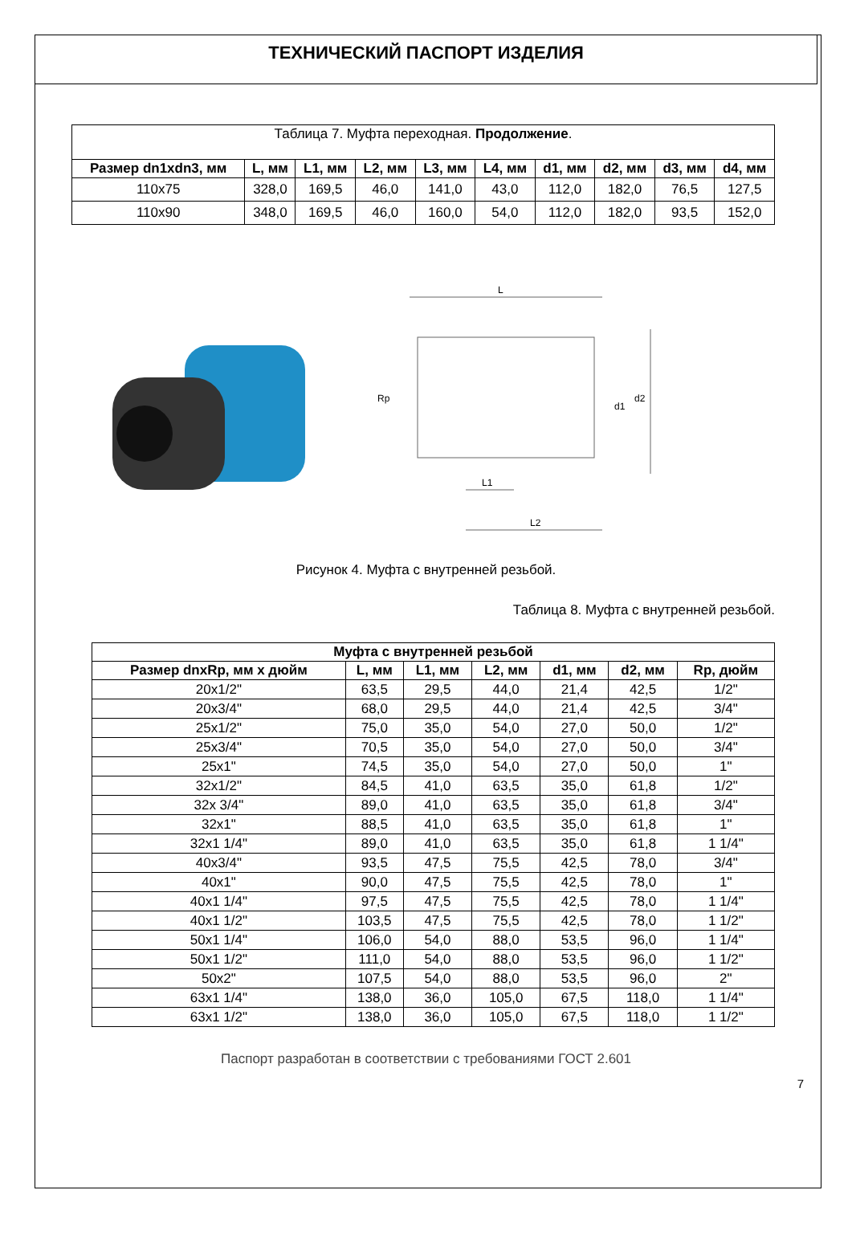ТЕХНИЧЕСКИЙ ПАСПОРТ ИЗДЕЛИЯ
| Таблица 7. Муфта переходная. Продолжение . | | | | | | | | | |
| Размер dn1xdn3, мм | L, мм | L1, мм | L2, мм | L3, мм | L4, мм | d1, мм | d2, мм | d3, мм | d4, мм |
| 110x75 | 328,0 | 169,5 | 46,0 | 141,0 | 43,0 | 112,0 | 182,0 | 76,5 | 127,5 |
| 110x90 | 348,0 | 169,5 | 46,0 | 160,0 | 54,0 | 112,0 | 182,0 | 93,5 | 152,0 |
L
d2
d1
Rp
L1
L2
Рисунок 4. Муфта с внутренней резьбой.
Таблица 8. Муфта с внутренней резьбой.
| Муфта с внутренней резьбой | | | | | | |
| --- | --- | --- | --- | --- | --- | --- |
| Размер dnxRp, мм х дюйм | L, мм | L1, мм | L2, мм | d1, мм | d2, мм | Rp, дюйм |
| 20x1/2" | 63,5 | 29,5 | 44,0 | 21,4 | 42,5 | 1/2" |
| 20x3/4" | 68,0 | 29,5 | 44,0 | 21,4 | 42,5 | 3/4" |
| 25x1/2" | 75,0 | 35,0 | 54,0 | 27,0 | 50,0 | 1/2" |
| 25x3/4" | 70,5 | 35,0 | 54,0 | 27,0 | 50,0 | 3/4" |
| 25x1" | 74,5 | 35,0 | 54,0 | 27,0 | 50,0 | 1" |
| 32x1/2" | 84,5 | 41,0 | 63,5 | 35,0 | 61,8 | 1/2" |
| 32x 3/4" | 89,0 | 41,0 | 63,5 | 35,0 | 61,8 | 3/4" |
| 32x1" | 88,5 | 41,0 | 63,5 | 35,0 | 61,8 | 1" |
| 32x1 1/4" | 89,0 | 41,0 | 63,5 | 35,0 | 61,8 | 1 1/4" |
| 40x3/4" | 93,5 | 47,5 | 75,5 | 42,5 | 78,0 | 3/4" |
| 40x1" | 90,0 | 47,5 | 75,5 | 42,5 | 78,0 | 1" |
| 40x1 1/4" | 97,5 | 47,5 | 75,5 | 42,5 | 78,0 | 1 1/4" |
| 40x1 1/2" | 103,5 | 47,5 | 75,5 | 42,5 | 78,0 | 1 1/2" |
| 50x1 1/4" | 106,0 | 54,0 | 88,0 | 53,5 | 96,0 | 1 1/4" |
| 50x1 1/2" | 111,0 | 54,0 | 88,0 | 53,5 | 96,0 | 1 1/2" |
| 50x2" | 107,5 | 54,0 | 88,0 | 53,5 | 96,0 | 2" |
| 63x1 1/4" | 138,0 | 36,0 | 105,0 | 67,5 | 118,0 | 1 1/4" |
| 63x1 1/2" | 138,0 | 36,0 | 105,0 | 67,5 | 118,0 | 1 1/2" |
Паспорт разработан в соответствии с требованиями ГОСТ 2.601
7